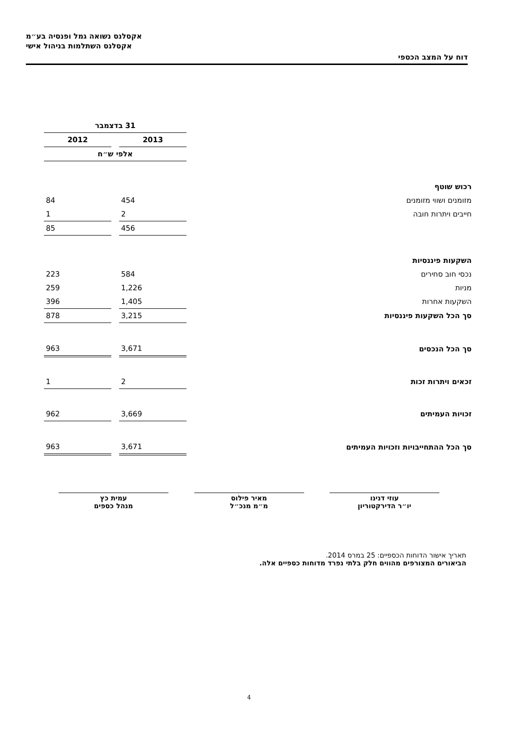אקסלנס נשואה גמל ופנסיה בע״מ
אקסלנס השתלמות בניהול אישי
דוח על המצב הכספי
| | 31 בדצמבר | | |
| | 2013 | | 2012 |
| | אלפי ש״ח | | |
| רכוש שוטף | | | |
| מזומנים ושווי מזומנים | 454 | | 84 |
| חייבים ויתרות חובה | 2 | | 1 |
| | 456 | | 85 |
| השקעות פיננסיות | | | |
| נכסי חוב סחירים | 584 | | 223 |
| מניות | 1,226 | | 259 |
| השקעות אחרות | 1,405 | | 396 |
| סך הכל השקעות פיננסיות | 3,215 | | 878 |
| סך הכל הנכסים | 3,671 | | 963 |
| זכאים ויתרות זכות | 2 | | 1 |
| זכויות העמיתים | 3,669 | | 962 |
| סך הכל ההתחייבויות וזכויות העמיתים | 3,671 | | 963 |
עוזי דנינו
יו״ר הדירקטוריון
מאיר פילוס
מ״מ מנכ״ל
עמית כץ
מנהל כספים
תאריך אישור הדוחות הכספיים: 25 במרס 2014.
הביאורים המצורפים מהווים חלק בלתי נפרד מדוחות כספיים אלה.
4